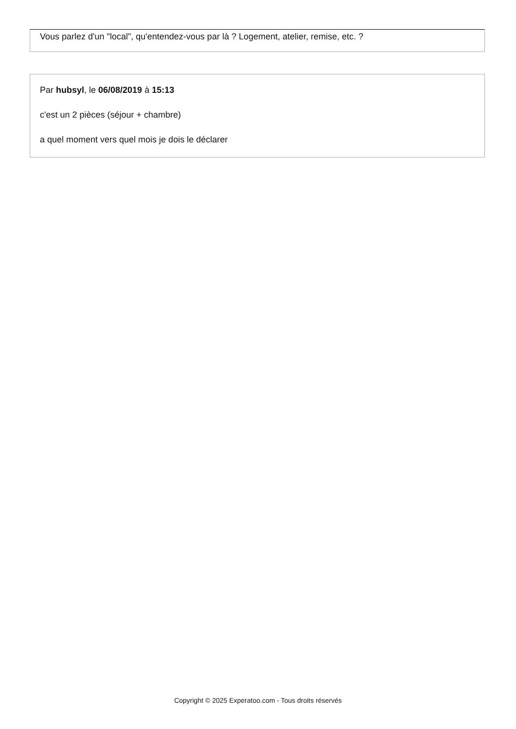Vous parlez d'un "local", qu'entendez-vous par là ? Logement, atelier, remise, etc. ?
Par hubsyl, le 06/08/2019 à 15:13
c'est un 2 pièces (séjour + chambre)
a quel moment vers quel mois je dois le déclarer
Copyright © 2025 Experatoo.com - Tous droits réservés